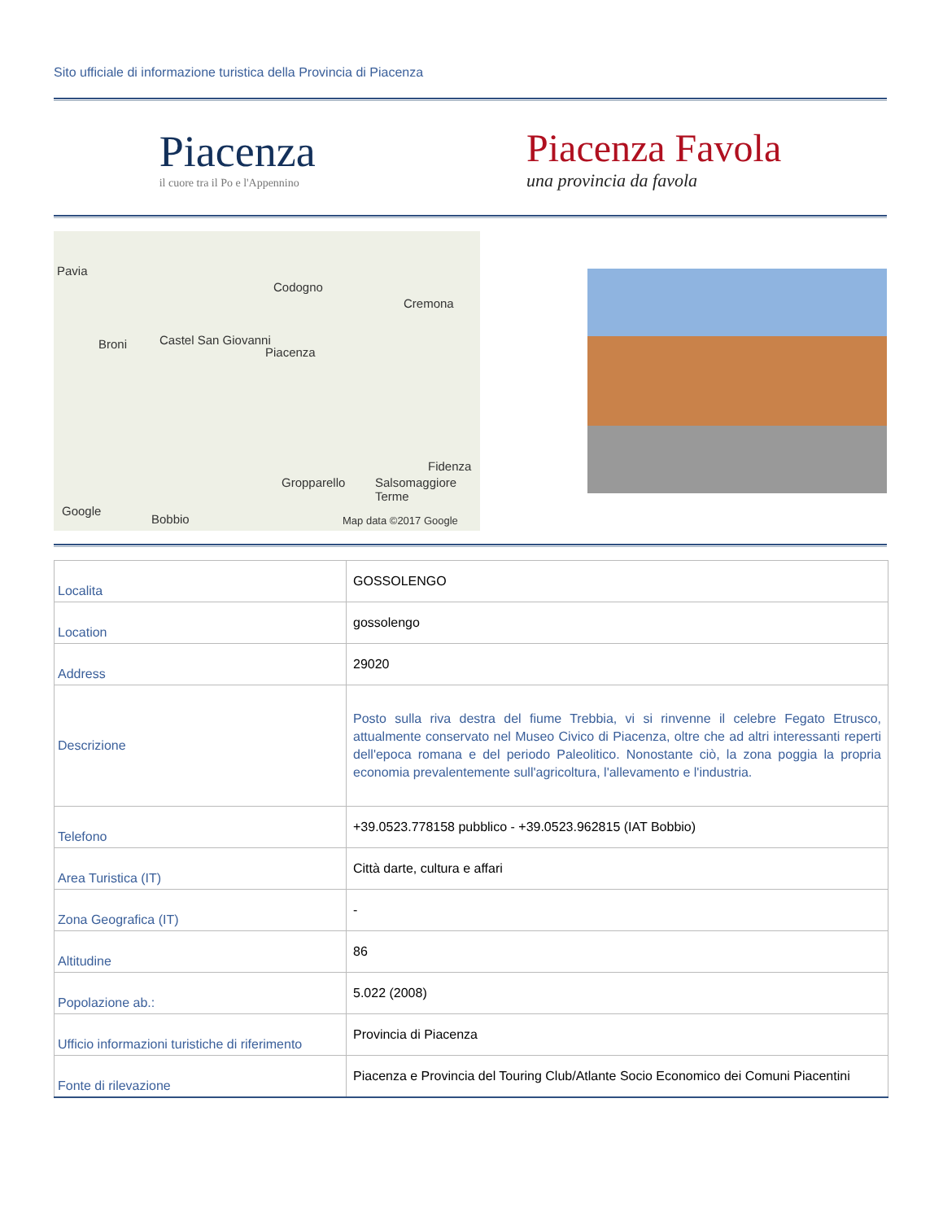Sito ufficiale di informazione turistica della Provincia di Piacenza
Piacenza
il cuore tra il Po e l'Appennino
Piacenza Favola
una provincia da favola
Pavia
Codogno
Cremona
Broni Castel San Giovanni
Piacenza
Fidenza
Gropparello Salsomaggiore Terme
Google
Bobbio Map data ©2017 Google
| Localita | GOSSOLENGO |
| Location | gossolengo |
| Address | 29020 |
| Descrizione | Posto sulla riva destra del fiume Trebbia, vi si rinvenne il celebre Fegato Etrusco, attualmente conservato nel Museo Civico di Piacenza, oltre che ad altri interessanti reperti dell'epoca romana e del periodo Paleolitico. Nonostante ciò, la zona poggia la propria economia prevalentemente sull'agricoltura, l'allevamento e l'industria. |
| Telefono | +39.0523.778158 pubblico - +39.0523.962815 (IAT Bobbio) |
| Area Turistica (IT) | Città darte, cultura e affari |
| Zona Geografica (IT) | - |
| Altitudine | 86 |
| Popolazione ab.: | 5.022 (2008) |
| Ufficio informazioni turistiche di riferimento | Provincia di Piacenza |
| Fonte di rilevazione | Piacenza e Provincia del Touring Club/Atlante Socio Economico dei Comuni Piacentini |